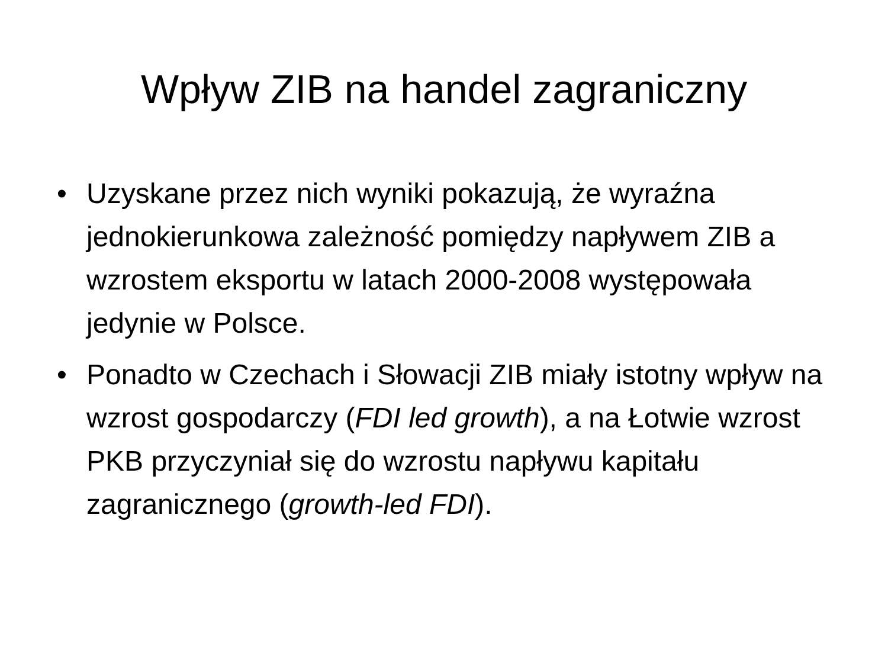Wpływ ZIB na handel zagraniczny
• Uzyskane przez nich wyniki pokazują, że wyraźna jednokierunkowa zależność pomiędzy napływem ZIB a wzrostem eksportu w latach 2000-2008 występowała jedynie w Polsce.
• Ponadto w Czechach i Słowacji ZIB miały istotny wpływ na wzrost gospodarczy (FDI led growth), a na Łotwie wzrost PKB przyczyniał się do wzrostu napływu kapitału zagranicznego (growth-led FDI).